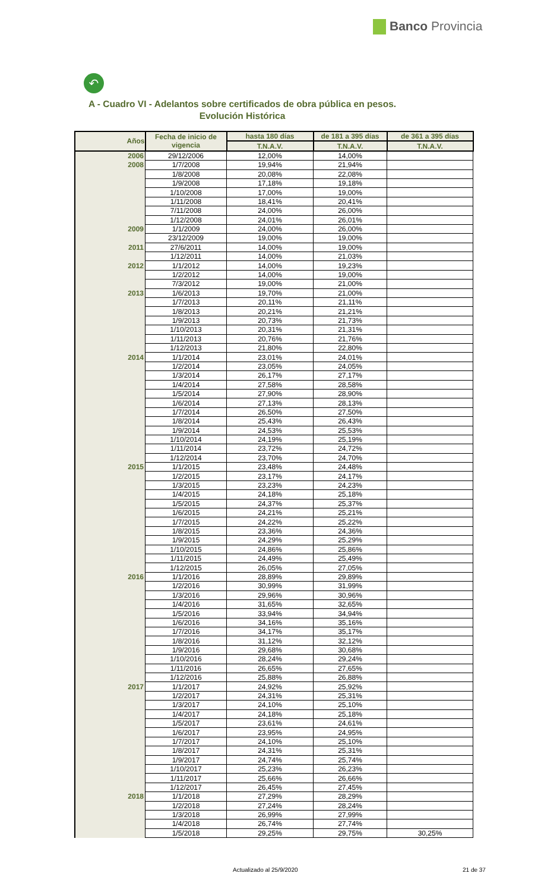Banco Provincia
↶
A - Cuadro VI - Adelantos sobre certificados de obra pública en pesos.
Evolución Histórica
| Años | Fecha de inicio de vigencia | hasta 180 días | de 181 a 395 días | de 361 a 395 días |
| --- | --- | --- | --- | --- |
| | | T.N.A.V. | T.N.A.V. | T.N.A.V. |
| 2006 | 29/12/2006 | 12,00% | 14,00% | |
| 2008 | 1/7/2008 | 19,94% | 21,94% | |
| | 1/8/2008 | 20,08% | 22,08% | |
| | 1/9/2008 | 17,18% | 19,18% | |
| | 1/10/2008 | 17,00% | 19,00% | |
| | 1/11/2008 | 18,41% | 20,41% | |
| | 7/11/2008 | 24,00% | 26,00% | |
| | 1/12/2008 | 24,01% | 26,01% | |
| 2009 | 1/1/2009 | 24,00% | 26,00% | |
| | 23/12/2009 | 19,00% | 19,00% | |
| 2011 | 27/6/2011 | 14,00% | 19,00% | |
| | 1/12/2011 | 14,00% | 21,03% | |
| 2012 | 1/1/2012 | 14,00% | 19,23% | |
| | 1/2/2012 | 14,00% | 19,00% | |
| | 7/3/2012 | 19,00% | 21,00% | |
| 2013 | 1/6/2013 | 19,70% | 21,00% | |
| | 1/7/2013 | 20,11% | 21,11% | |
| | 1/8/2013 | 20,21% | 21,21% | |
| | 1/9/2013 | 20,73% | 21,73% | |
| | 1/10/2013 | 20,31% | 21,31% | |
| | 1/11/2013 | 20,76% | 21,76% | |
| | 1/12/2013 | 21,80% | 22,80% | |
| 2014 | 1/1/2014 | 23,01% | 24,01% | |
| | 1/2/2014 | 23,05% | 24,05% | |
| | 1/3/2014 | 26,17% | 27,17% | |
| | 1/4/2014 | 27,58% | 28,58% | |
| | 1/5/2014 | 27,90% | 28,90% | |
| | 1/6/2014 | 27,13% | 28,13% | |
| | 1/7/2014 | 26,50% | 27,50% | |
| | 1/8/2014 | 25,43% | 26,43% | |
| | 1/9/2014 | 24,53% | 25,53% | |
| | 1/10/2014 | 24,19% | 25,19% | |
| | 1/11/2014 | 23,72% | 24,72% | |
| | 1/12/2014 | 23,70% | 24,70% | |
| 2015 | 1/1/2015 | 23,48% | 24,48% | |
| | 1/2/2015 | 23,17% | 24,17% | |
| | 1/3/2015 | 23,23% | 24,23% | |
| | 1/4/2015 | 24,18% | 25,18% | |
| | 1/5/2015 | 24,37% | 25,37% | |
| | 1/6/2015 | 24,21% | 25,21% | |
| | 1/7/2015 | 24,22% | 25,22% | |
| | 1/8/2015 | 23,36% | 24,36% | |
| | 1/9/2015 | 24,29% | 25,29% | |
| | 1/10/2015 | 24,86% | 25,86% | |
| | 1/11/2015 | 24,49% | 25,49% | |
| | 1/12/2015 | 26,05% | 27,05% | |
| 2016 | 1/1/2016 | 28,89% | 29,89% | |
| | 1/2/2016 | 30,99% | 31,99% | |
| | 1/3/2016 | 29,96% | 30,96% | |
| | 1/4/2016 | 31,65% | 32,65% | |
| | 1/5/2016 | 33,94% | 34,94% | |
| | 1/6/2016 | 34,16% | 35,16% | |
| | 1/7/2016 | 34,17% | 35,17% | |
| | 1/8/2016 | 31,12% | 32,12% | |
| | 1/9/2016 | 29,68% | 30,68% | |
| | 1/10/2016 | 28,24% | 29,24% | |
| | 1/11/2016 | 26,65% | 27,65% | |
| | 1/12/2016 | 25,88% | 26,88% | |
| 2017 | 1/1/2017 | 24,92% | 25,92% | |
| | 1/2/2017 | 24,31% | 25,31% | |
| | 1/3/2017 | 24,10% | 25,10% | |
| | 1/4/2017 | 24,18% | 25,18% | |
| | 1/5/2017 | 23,61% | 24,61% | |
| | 1/6/2017 | 23,95% | 24,95% | |
| | 1/7/2017 | 24,10% | 25,10% | |
| | 1/8/2017 | 24,31% | 25,31% | |
| | 1/9/2017 | 24,74% | 25,74% | |
| | 1/10/2017 | 25,23% | 26,23% | |
| | 1/11/2017 | 25,66% | 26,66% | |
| | 1/12/2017 | 26,45% | 27,45% | |
| 2018 | 1/1/2018 | 27,29% | 28,29% | |
| | 1/2/2018 | 27,24% | 28,24% | |
| | 1/3/2018 | 26,99% | 27,99% | |
| | 1/4/2018 | 26,74% | 27,74% | |
| | 1/5/2018 | 29,25% | 29,75% | 30,25% |
Actualizado al 25/9/2020 21 de 37